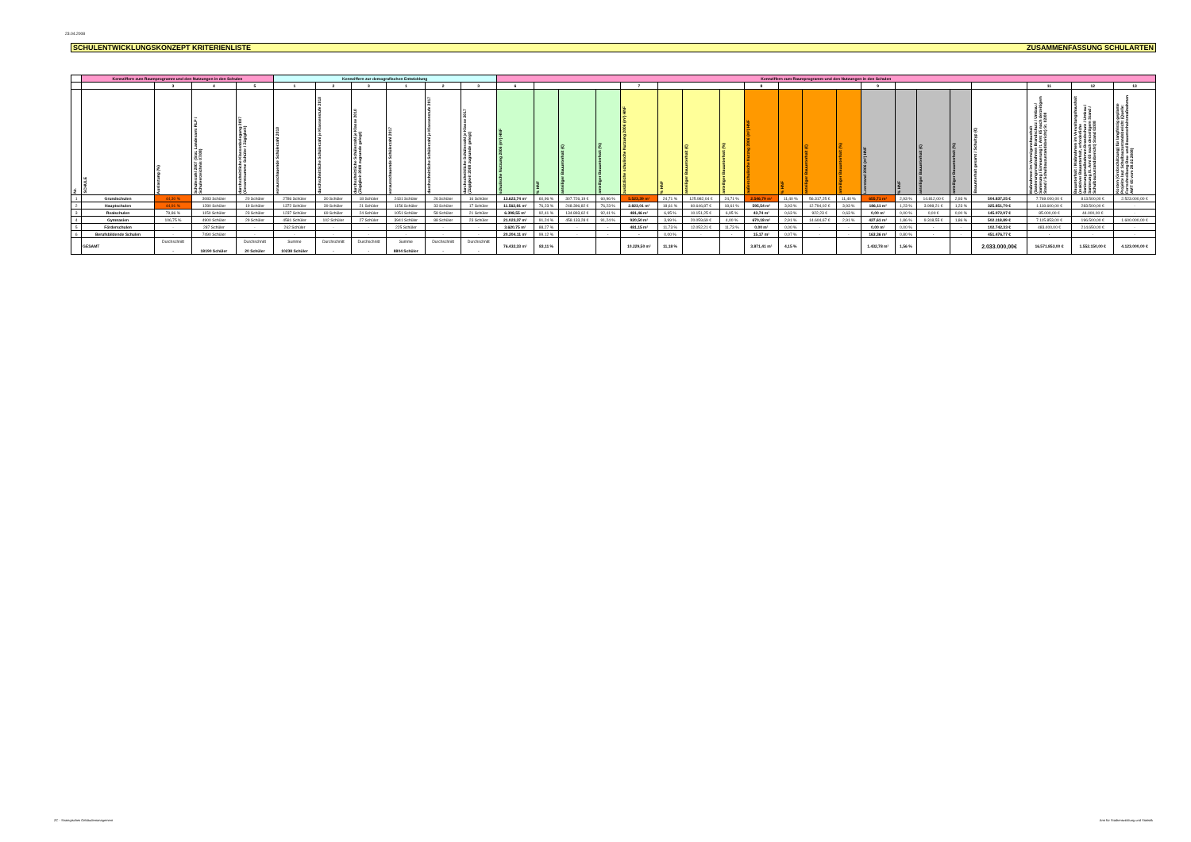23.04.2008
SCHULENTWICKLUNGSKONZEPT KRITERIENLISTE ZUSAMMENFASSUNG SCHULARTEN
| | Kennziffern zum Raumprogramm und den Nutzungen in den Schulen | | | | Kennziffern zur demografischen Entwicklung | | | | | | Kennziffern zum Raumprogramm und den Nutzungen in den Schulen | | | | | | | | | | | | | | | | | | | |
| --- | --- | --- | --- | --- | --- | --- | --- | --- | --- | --- | --- | --- | --- | --- | --- | --- | --- | --- | --- | --- | --- | --- | --- | --- | --- | --- | --- | --- | --- | --- |
| | | 3 | 4 | 5 | 1 | 2 | 3 | 1 | 2 | 3 | 6 | | | | 7 | | | | 8 | | | | 9 | | | | | 11 | 12 | 13 |
| Nr. | SCHULE | Auslastung (%) | Schülerzahl 2007 (Stat. Landesamt RLP / Schulverzeichnis 07/08) | durchschnittliche Klassenbelegung 2007 (Gesamtsumme Schüler / Zügigkeit) | vorausschauende Schülerzahl 2010 | durchschnittliche Schülerzahl je Klassenstufe 2010 | durchschnittliche Schülerzahl je Klasse 2010 (Zügigkeit 2008 zugrunde gelegt) | vorausschauende Schülerzahl 2017 | durchschnittliche Schülerzahl je Klassenstufe 2017 | durchschnittliche Schülerzahl je Klasse 2017 (Zügigkeit 2008 zugrunde gelegt) | schulische Nutzung 2006 (m²) HNF | % HNF | anteiliger Bauunterhalt (€) | anteiliger Bauunterhalt (%) | zusätzliche schulische Nutzung 2006 (m²) HNF | % HNF | anteiliger Bauunterhalt (€) | anteiliger Bauunterhalt (%) | außerschulische Nutzng 2006 (m²) HNF | % HNF | anteiliger Bauunterhalt (€) | anteiliger Bauunterhalt (%) | Leerstand 2006 (m²) HNF | % HNF | anteiliger Bauunterhalt (€) | anteiliger Bauunterhalt (%) | Bauunterhalt gesamt / Schultyp (€) | Maßnahmen im Vermögenshaushalt (Sanierungsmaßnahmen Brandschutz / Umbau / Sanierung / Erneuerung lt. Amt 65 nach derzeitigem Stand / Schulbauzustandsbericht) St. 02/08 | Bauunterhalt / Maßnahmen im Verwaltungshaushalt (reaktiver Bauunterhalt, erforderliche Sanierungsmaßnahmen Brandschutz / Umbau / Sanierung /lt. Amt 65 nach derzeitigem Stand / Schulbauzustandsbericht) Stand 02/08 | Kosten (Grobschätzung) für langfristig geplante Projekte laut Schulbauzustandsbericht (Quelle: Fortschreibung Bau- und Bauunterhaltsmaßnahmen AMT 65 vom 28.02.2008) |
| 1 | Grundschulen | 44,30 % | 3083 Schüler | 20 Schüler | 2786 Schüler | 30 Schüler | 18 Schüler | 2431 Schüler | 26 Schüler | 16 Schüler | 13.622,74 m² | 60,96 % | 307.726,19 € | 60,96 % | 5.523,39 m² | 24,71 % | 125.982,04 € | 24,71 % | 2.546,79 m² | 11,40 % | 56.317,25 € | 11,40 % | 655,71 m² | 2,93 % | 14.812,00 € | 2,93 % | 504.837,25 € | 7.769.000,00 € | 813.500,00 € | 2.523.000,00 € |
| 2 | Hauptschulen | 44,91 % | 1280 Schüler | 19 Schüler | 1372 Schüler | 39 Schüler | 21 Schüler | 1156 Schüler | 33 Schüler | 17 Schüler | 11.562,81 m² | 76,23 % | 248.396,82 € | 76,23 % | 2.823,01 m² | 18,61 % | 60.646,87 € | 18,61 % | 595,54 m² | 3,93 % | 12.794,02 € | 3,93 % | 186,11 m² | 1,23 % | 3.998,21 € | 1,23 % | 325.851,79 € | 1.118.600,00 € | 283.500,00 € | - |
| 3 | Realschulen | 79,86 % | 1150 Schüler | 23 Schüler | 1237 Schüler | 69 Schüler | 24 Schüler | 1051 Schüler | 58 Schüler | 21 Schüler | 6.398,55 m² | 92,41 % | 134.893,62 € | 92,41 % | 481,46 m² | 6,95 % | 10.151,25 € | 6,95 % | 43,74 m² | 0,63 % | 922,23 € | 0,63 % | 0,00 m² | 0,00 % | 0,00 € | 0,00 % | 145.972,97 € | 85.000,00 € | 44.000,00 € | - |
| 4 | Gymnasien | 106,75 % | 4900 Schüler | 29 Schüler | 4581 Schüler | 102 Schüler | 27 Schüler | 3941 Schüler | 88 Schüler | 23 Schüler | 21.023,37 m² | 91,24 % | 458.133,28 € | 91,24 % | 920,50 m² | 3,99 % | 20.059,69 € | 4,00 % | 670,18 m² | 2,91 % | 14.604,67 € | 2,91 % | 427,61 m² | 1,86 % | 9.318,55 € | 1,86 % | 502.118,89 € | 7.115.853,00 € | 196.500,00 € | 1.600.000,00 € |
| 5 | Förderschulen | - | 287 Schüler | - | 262 Schüler | - | - | 225 Schüler | - | - | 3.620,75 m² | 88,27 % | - | - | 481,15 m² | 11,73 % | 12.052,21 € | 11,73 % | 0,00 m² | 0,00 % | - | - | 0,00 m² | 0,00 % | - | - | 102.742,33 € | 483.400,00 € | 214.650,00 € | - |
| 6 | Berufsbildende Schulen | - | 7490 Schüler | - | - | - | - | - | - | - | 20.204,11 m² | 99,12 % | - | - | - | 0,00 % | - | - | 15,17 m² | 0,07 % | - | - | 163,36 m² | 0,80 % | - | - | 451.476,77 € | - | - | - |
| | GESAMT | Durchschnitt - | 18190 Schüler | Durchschnitt 20 Schüler | Summe 10238 Schüler | Durchschnitt - | Durchschnitt - | Summe 8804 Schüler | Durchschnitt - | Durchschnitt - | 76.432,33 m² | 83,11 % | | | 10.229,50 m² | 11,18 % | | | 3.871,41 m² | 4,15 % | | | 1.432,78 m² | 1,56 % | | | 2.033.000,00€ | 16.571.853,00 € | 1.552.150,00 € | 4.123.000,00 € |
ZC - Strategisches Gebäudemanagement
Amt für Stadtentwicklung und Statistik